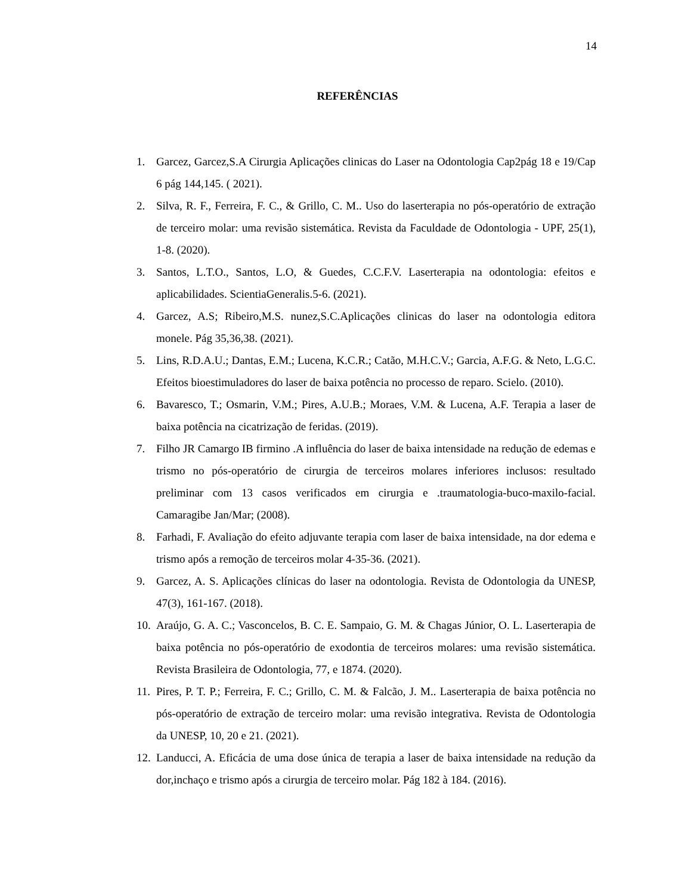14
REFERÊNCIAS
1. Garcez, Garcez,S.A Cirurgia Aplicações clinicas do Laser na Odontologia Cap2pág 18 e 19/Cap 6 pág 144,145. ( 2021).
2. Silva, R. F., Ferreira, F. C., & Grillo, C. M.. Uso do laserterapia no pós-operatório de extração de terceiro molar: uma revisão sistemática. Revista da Faculdade de Odontologia - UPF, 25(1), 1-8. (2020).
3. Santos, L.T.O., Santos, L.O, & Guedes, C.C.F.V. Laserterapia na odontologia: efeitos e aplicabilidades. ScientiaGeneralis.5-6. (2021).
4. Garcez, A.S; Ribeiro,M.S. nunez,S.C.Aplicações clinicas do laser na odontologia editora monele. Pág 35,36,38. (2021).
5. Lins, R.D.A.U.; Dantas, E.M.; Lucena, K.C.R.; Catão, M.H.C.V.; Garcia, A.F.G. & Neto, L.G.C. Efeitos bioestimuladores do laser de baixa potência no processo de reparo. Scielo. (2010).
6. Bavaresco, T.; Osmarin, V.M.; Pires, A.U.B.; Moraes, V.M. & Lucena, A.F. Terapia a laser de baixa potência na cicatrização de feridas. (2019).
7. Filho JR Camargo IB firmino .A influência do laser de baixa intensidade na redução de edemas e trismo no pós-operatório de cirurgia de terceiros molares inferiores inclusos: resultado preliminar com 13 casos verificados em cirurgia e .traumatologia-buco-maxilo-facial. Camaragibe Jan/Mar; (2008).
8. Farhadi, F. Avaliação do efeito adjuvante terapia com laser de baixa intensidade, na dor edema e trismo após a remoção de terceiros molar 4-35-36. (2021).
9. Garcez, A. S. Aplicações clínicas do laser na odontologia. Revista de Odontologia da UNESP, 47(3), 161-167. (2018).
10. Araújo, G. A. C.; Vasconcelos, B. C. E. Sampaio, G. M. & Chagas Júnior, O. L. Laserterapia de baixa potência no pós-operatório de exodontia de terceiros molares: uma revisão sistemática. Revista Brasileira de Odontologia, 77, e 1874. (2020).
11. Pires, P. T. P.; Ferreira, F. C.; Grillo, C. M. & Falcão, J. M.. Laserterapia de baixa potência no pós-operatório de extração de terceiro molar: uma revisão integrativa. Revista de Odontologia da UNESP, 10, 20 e 21. (2021).
12. Landucci, A. Eficácia de uma dose única de terapia a laser de baixa intensidade na redução da dor,inchaço e trismo após a cirurgia de terceiro molar. Pág 182 à 184. (2016).